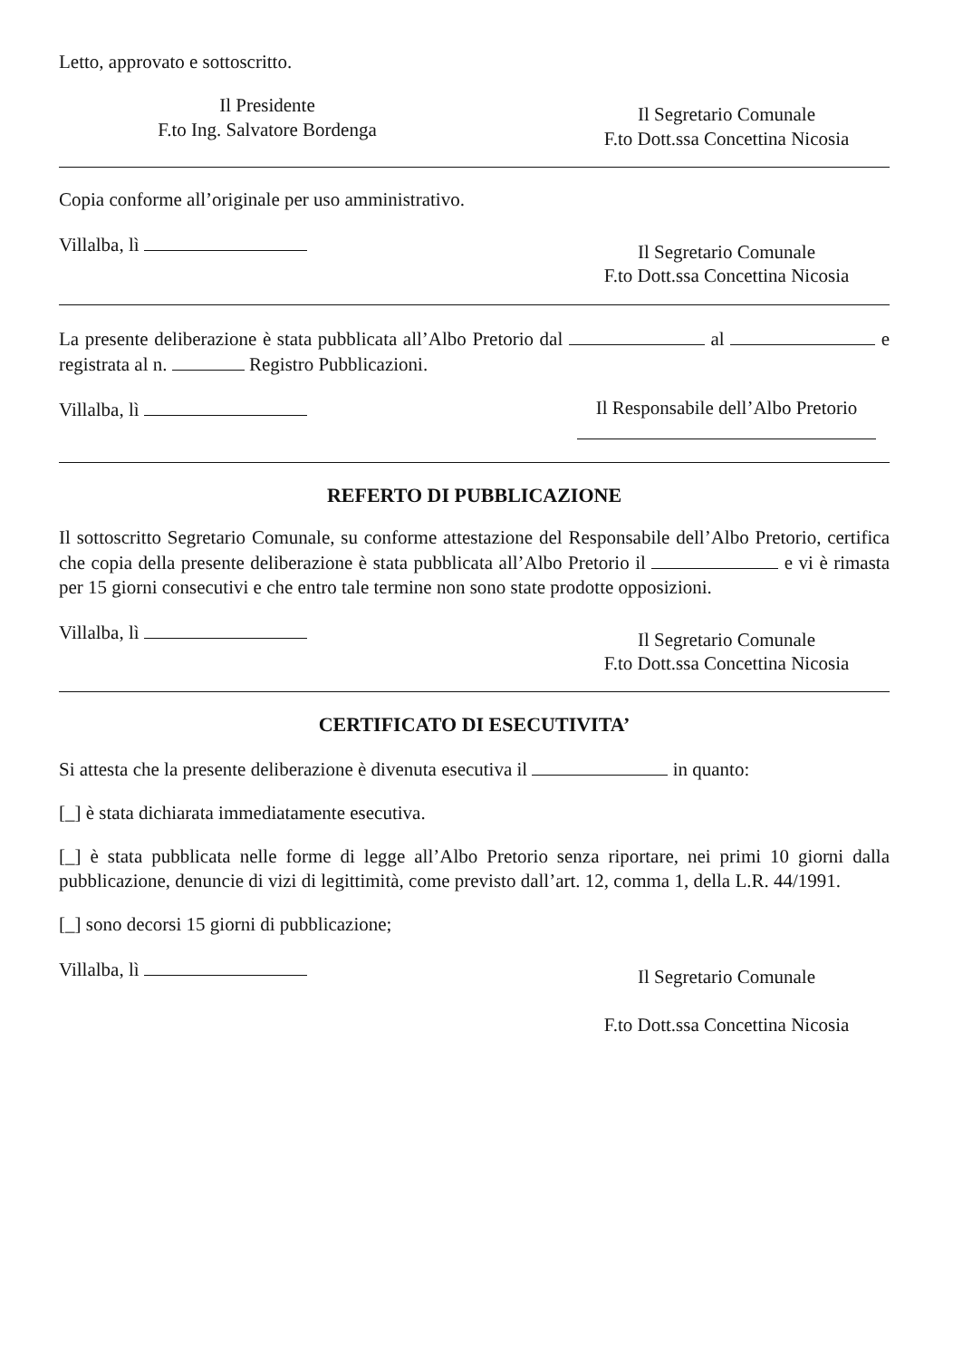Letto, approvato e sottoscritto.
Il Presidente
F.to Ing. Salvatore Bordenga
Il Segretario Comunale
F.to Dott.ssa Concettina Nicosia
Copia conforme all’originale per uso amministrativo.
Villalba, lì
Il Segretario Comunale
F.to Dott.ssa Concettina Nicosia
La presente deliberazione è stata pubblicata all’Albo Pretorio dal al e registrata al n. Registro Pubblicazioni.
Villalba, lì Il Responsabile dell’Albo Pretorio
REFERTO DI PUBBLICAZIONE
Il sottoscritto Segretario Comunale, su conforme attestazione del Responsabile dell’Albo Pretorio, certifica che copia della presente deliberazione è stata pubblicata all’Albo Pretorio il e vi è rimasta per 15 giorni consecutivi e che entro tale termine non sono state prodotte opposizioni.
Villalba, lì
Il Segretario Comunale
F.to Dott.ssa Concettina Nicosia
CERTIFICATO DI ESECUTIVITA’
Si attesta che la presente deliberazione è divenuta esecutiva il in quanto:
[_] è stata dichiarata immediatamente esecutiva.
[_] è stata pubblicata nelle forme di legge all’Albo Pretorio senza riportare, nei primi 10 giorni dalla pubblicazione, denuncie di vizi di legittimità, come previsto dall’art. 12, comma 1, della L.R. 44/1991.
[_] sono decorsi 15 giorni di pubblicazione;
Villalba, lì
Il Segretario Comunale
F.to Dott.ssa Concettina Nicosia